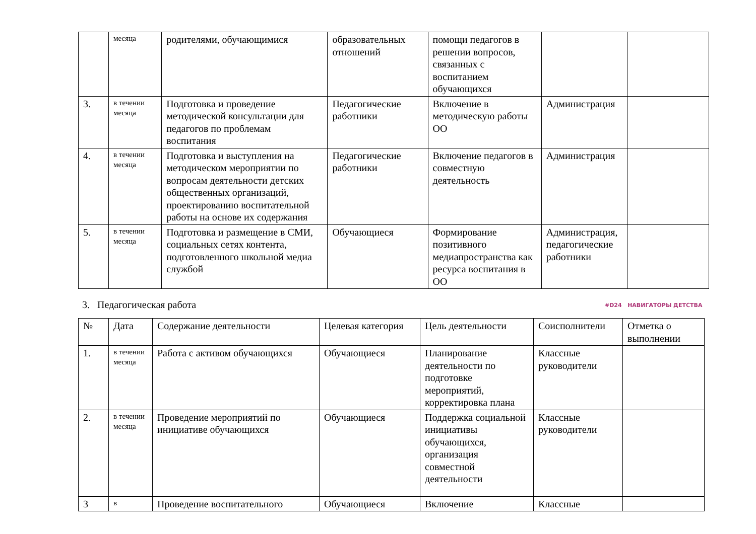| | месяца | родителями, обучающимися | образовательных отношений | помощи педагогов в решении вопросов, связанных с воспитанием обучающихся | | |
| 3. | в течении месяца | Подготовка и проведение методической консультации для педагогов по проблемам воспитания | Педагогические работники | Включение в методическую работы ОО | Администрация | |
| 4. | в течении месяца | Подготовка и выступления на методическом мероприятии по вопросам деятельности детских общественных организаций, проектированию воспитательной работы на основе их содержания | Педагогические работники | Включение педагогов в совместную деятельность | Администрация | |
| 5. | в течении месяца | Подготовка и размещение в СМИ, социальных сетях контента, подготовленного школьной медиа службой | Обучающиеся | Формирование позитивного медиапространства как ресурса воспитания в ОО | Администрация, педагогические работники | |
3. Педагогическая работа #D24 НАВИГАТОРЫ ДЕТСТВА
| № | Дата | Содержание деятельности | Целевая категория | Цель деятельности | Соисполнители | Отметка о выполнении |
| --- | --- | --- | --- | --- | --- | --- |
| 1. | в течении месяца | Работа с активом обучающихся | Обучающиеся | Планирование деятельности по подготовке мероприятий, корректировка плана | Классные руководители | |
| 2. | в течении месяца | Проведение мероприятий по инициативе обучающихся | Обучающиеся | Поддержка социальной инициативы обучающихся, организация совместной деятельности | Классные руководители | |
| 3 | в | Проведение воспитательного | Обучающиеся | Включение | Классные | |